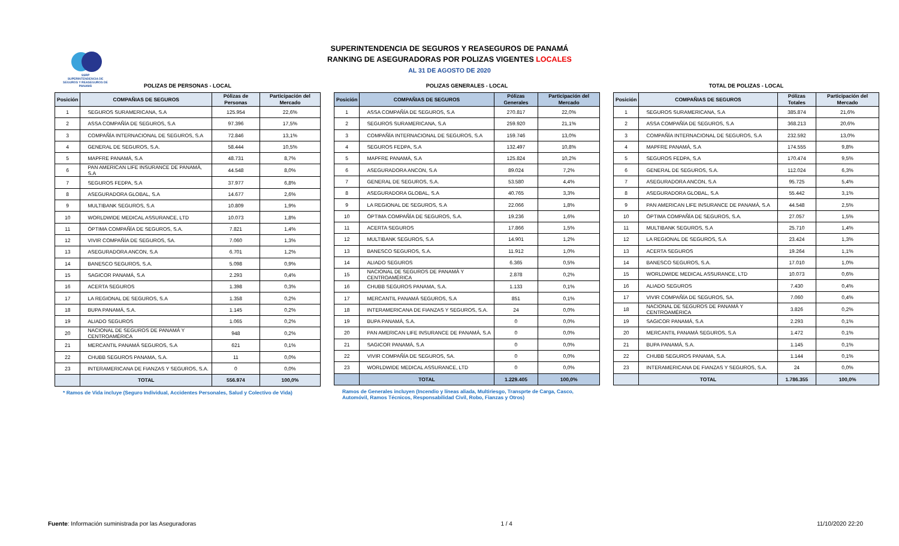SSRP
SUPERINTENDENCIA DE SEGUROS Y REASEGUROS DE PANAMÁ
SUPERINTENDENCIA DE SEGUROS Y REASEGUROS DE PANAMÁ
RANKING DE ASEGURADORAS POR POLIZAS VIGENTES LOCALES
AL 31 DE AGOSTO DE 2020
POLIZAS DE PERSONAS - LOCAL
| Posición | COMPAÑIAS DE SEGUROS | Pólizas de Personas | Participación del Mercado |
| --- | --- | --- | --- |
| 1 | SEGUROS SURAMERICANA, S.A | 125.954 | 22,6% |
| 2 | ASSA COMPAÑÍA DE SEGUROS, S.A | 97.396 | 17,5% |
| 3 | COMPAÑÍA INTERNACIONAL DE SEGUROS, S.A | 72.846 | 13,1% |
| 4 | GENERAL DE SEGUROS, S.A. | 58.444 | 10,5% |
| 5 | MAPFRE PANAMÁ, S.A | 48.731 | 8,7% |
| 6 | PAN AMERICAN LIFE INSURANCE DE PANAMÁ, S.A | 44.548 | 8,0% |
| 7 | SEGUROS FEDPA, S.A | 37.977 | 6,8% |
| 8 | ASEGURADORA GLOBAL, S.A | 14.677 | 2,6% |
| 9 | MULTIBANK SEGUROS, S.A | 10.809 | 1,9% |
| 10 | WORLDWIDE MEDICAL ASSURANCE, LTD | 10.073 | 1,8% |
| 11 | ÓPTIMA COMPAÑÍA DE SEGUROS, S.A. | 7.821 | 1,4% |
| 12 | VIVIR COMPAÑÍA DE SEGUROS, SA. | 7.060 | 1,3% |
| 13 | ASEGURADORA ANCON, S.A | 6.701 | 1,2% |
| 14 | BANESCO SEGUROS, S.A. | 5.098 | 0,9% |
| 15 | SAGICOR PANAMÁ, S.A | 2.293 | 0,4% |
| 16 | ACERTA SEGUROS | 1.398 | 0,3% |
| 17 | LA REGIONAL DE SEGUROS, S.A | 1.358 | 0,2% |
| 18 | BUPA PANAMÁ, S.A. | 1.145 | 0,2% |
| 19 | ALIADO SEGUROS | 1.065 | 0,2% |
| 20 | NACIONAL DE SEGUROS DE PANAMÁ Y CENTROAMÉRICA | 948 | 0,2% |
| 21 | MERCANTIL PANAMÁ SEGUROS, S.A | 621 | 0,1% |
| 22 | CHUBB SEGUROS PANAMA, S.A. | 11 | 0,0% |
| 23 | INTERAMERICANA DE FIANZAS Y SEGUROS, S.A. | 0 | 0,0% |
| | TOTAL | 556.974 | 100,0% |
* Ramos de Vida incluye (Seguro Individual, Accidentes Personales, Salud y Colectivo de Vida)
POLIZAS GENERALES - LOCAL
| Posición | COMPAÑIAS DE SEGUROS | Pólizas Generales | Participación del Mercado |
| --- | --- | --- | --- |
| 1 | ASSA COMPAÑÍA DE SEGUROS, S.A | 270.817 | 22,0% |
| 2 | SEGUROS SURAMERICANA, S.A | 259.920 | 21,1% |
| 3 | COMPAÑÍA INTERNACIONAL DE SEGUROS, S.A | 159.746 | 13,0% |
| 4 | SEGUROS FEDPA, S.A | 132.497 | 10,8% |
| 5 | MAPFRE PANAMÁ, S.A | 125.824 | 10,2% |
| 6 | ASEGURADORA ANCON, S.A | 89.024 | 7,2% |
| 7 | GENERAL DE SEGUROS, S.A. | 53.580 | 4,4% |
| 8 | ASEGURADORA GLOBAL, S.A | 40.765 | 3,3% |
| 9 | LA REGIONAL DE SEGUROS, S.A | 22.066 | 1,8% |
| 10 | ÓPTIMA COMPAÑÍA DE SEGUROS, S.A. | 19.236 | 1,6% |
| 11 | ACERTA SEGUROS | 17.866 | 1,5% |
| 12 | MULTIBANK SEGUROS, S.A | 14.901 | 1,2% |
| 13 | BANESCO SEGUROS, S.A. | 11.912 | 1,0% |
| 14 | ALIADO SEGUROS | 6.365 | 0,5% |
| 15 | NACIONAL DE SEGUROS DE PANAMÁ Y CENTROAMÉRICA | 2.878 | 0,2% |
| 16 | CHUBB SEGUROS PANAMA, S.A. | 1.133 | 0,1% |
| 17 | MERCANTIL PANAMÁ SEGUROS, S.A | 851 | 0,1% |
| 18 | INTERAMERICANA DE FIANZAS Y SEGUROS, S.A. | 24 | 0,0% |
| 19 | BUPA PANAMÁ, S.A. | 0 | 0,0% |
| 20 | PAN AMERICAN LIFE INSURANCE DE PANAMÁ, S.A | 0 | 0,0% |
| 21 | SAGICOR PANAMÁ, S.A | 0 | 0,0% |
| 22 | VIVIR COMPAÑÍA DE SEGUROS, SA. | 0 | 0,0% |
| 23 | WORLDWIDE MEDICAL ASSURANCE, LTD | 0 | 0,0% |
| | TOTAL | 1.229.405 | 100,0% |
Ramos de Generales incluyen (Incendio y líneas aliada, Multiriesgo, Transprte de Carga, Casco, Automóvil, Ramos Técnicos, Responsabilidad Civil, Robo, Fianzas y Otros)
TOTAL DE POLIZAS - LOCAL
| Posición | COMPAÑIAS DE SEGUROS | Pólizas Totales | Participación del Mercado |
| --- | --- | --- | --- |
| 1 | SEGUROS SURAMERICANA, S.A | 385.874 | 21,6% |
| 2 | ASSA COMPAÑÍA DE SEGUROS, S.A | 368.213 | 20,6% |
| 3 | COMPAÑÍA INTERNACIONAL DE SEGUROS, S.A | 232.592 | 13,0% |
| 4 | MAPFRE PANAMÁ, S.A | 174.555 | 9,8% |
| 5 | SEGUROS FEDPA, S.A | 170.474 | 9,5% |
| 6 | GENERAL DE SEGUROS, S.A. | 112.024 | 6,3% |
| 7 | ASEGURADORA ANCON, S.A | 95.725 | 5,4% |
| 8 | ASEGURADORA GLOBAL, S.A | 55.442 | 3,1% |
| 9 | PAN AMERICAN LIFE INSURANCE DE PANAMÁ, S.A | 44.548 | 2,5% |
| 10 | ÓPTIMA COMPAÑÍA DE SEGUROS, S.A. | 27.057 | 1,5% |
| 11 | MULTIBANK SEGUROS, S.A | 25.710 | 1,4% |
| 12 | LA REGIONAL DE SEGUROS, S.A | 23.424 | 1,3% |
| 13 | ACERTA SEGUROS | 19.264 | 1,1% |
| 14 | BANESCO SEGUROS, S.A. | 17.010 | 1,0% |
| 15 | WORLDWIDE MEDICAL ASSURANCE, LTD | 10.073 | 0,6% |
| 16 | ALIADO SEGUROS | 7.430 | 0,4% |
| 17 | VIVIR COMPAÑÍA DE SEGUROS, SA. | 7.060 | 0,4% |
| 18 | NACIONAL DE SEGUROS DE PANAMÁ Y CENTROAMÉRICA | 3.826 | 0,2% |
| 19 | SAGICOR PANAMÁ, S.A | 2.293 | 0,1% |
| 20 | MERCANTIL PANAMÁ SEGUROS, S.A | 1.472 | 0,1% |
| 21 | BUPA PANAMÁ, S.A. | 1.145 | 0,1% |
| 22 | CHUBB SEGUROS PANAMA, S.A. | 1.144 | 0,1% |
| 23 | INTERAMERICANA DE FIANZAS Y SEGUROS, S.A. | 24 | 0,0% |
| | TOTAL | 1.786.355 | 100,0% |
Fuente: Información suministrada por las Aseguradoras 1 / 4 11/10/2020 22:20